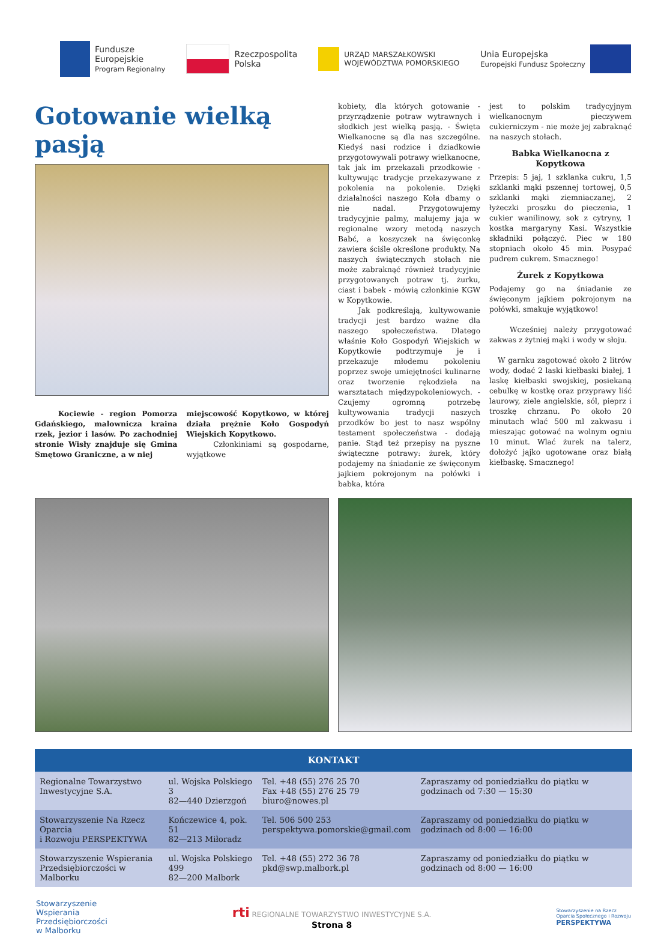Fundusze
Europejskie
Program Regionalny
Rzeczpospolita
Polska
URZĄD MARSZAŁKOWSKI
WOJEWÓDZTWA POMORSKIEGO
Unia Europejska
Europejski Fundusz Społeczny
Gotowanie wielką pasją
Kociewie - region Pomorza Gdańskiego, malownicza kraina rzek, jezior i lasów. Po zachodniej stronie Wisły znajduje się Gmina Smętowo Graniczne, a w niej
miejscowość Kopytkowo, w której działa prężnie Koło Gospodyń Wiejskich Kopytkowo.
Członkiniami są gospodarne, wyjątkowe
kobiety, dla których gotowanie - przyrządzenie potraw wytrawnych i słodkich jest wielką pasją. - Święta Wielkanocne są dla nas szczególne. Kiedyś nasi rodzice i dziadkowie przygotowywali potrawy wielkanocne, tak jak im przekazali przodkowie - kultywując tradycje przekazywane z pokolenia na pokolenie. Dzięki działalności naszego Koła dbamy o nie nadal. Przygotowujemy tradycyjnie palmy, malujemy jaja w regionalne wzory metodą naszych Babć, a koszyczek na święconkę zawiera ściśle określone produkty. Na naszych świątecznych stołach nie może zabraknąć również tradycyjnie przygotowanych potraw tj. żurku, ciast i babek - mówią członkinie KGW w Kopytkowie.
Jak podkreślają, kultywowanie tradycji jest bardzo ważne dla naszego społeczeństwa. Dlatego właśnie Koło Gospodyń Wiejskich w Kopytkowie podtrzymuje je i przekazuje młodemu pokoleniu poprzez swoje umiejętności kulinarne oraz tworzenie rękodzieła na warsztatach międzypokoleniowych. - Czujemy ogromną potrzebę kultywowania tradycji naszych przodków bo jest to nasz wspólny testament społeczeństwa - dodają panie. Stąd też przepisy na pyszne świąteczne potrawy: żurek, który podajemy na śniadanie ze święconym jajkiem pokrojonym na połówki i babka, która
jest to polskim tradycyjnym wielkanocnym pieczywem cukierniczym - nie może jej zabraknąć na naszych stołach.
Babka Wielkanocna z Kopytkowa
Przepis: 5 jaj, 1 szklanka cukru, 1,5 szklanki mąki pszennej tortowej, 0,5 szklanki mąki ziemniaczanej, 2 łyżeczki proszku do pieczenia, 1 cukier wanilinowy, sok z cytryny, 1 kostka margaryny Kasi. Wszystkie składniki połączyć. Piec w 180 stopniach około 45 min. Posypać pudrem cukrem. Smacznego!
Żurek z Kopytkowa
Podajemy go na śniadanie ze święconym jajkiem pokrojonym na połówki, smakuje wyjątkowo!
Wcześniej należy przygotować zakwas z żytniej mąki i wody w słoju.
W garnku zagotować około 2 litrów wody, dodać 2 laski kiełbaski białej, 1 laskę kiełbaski swojskiej, posiekaną cebulkę w kostkę oraz przyprawy liść laurowy, ziele angielskie, sól, pieprz i troszkę chrzanu. Po około 20 minutach wlać 500 ml zakwasu i mieszając gotować na wolnym ogniu 10 minut. Wlać żurek na talerz, dołożyć jajko ugotowane oraz białą kiełbaskę. Smacznego!
| KONTAKT | | | |
| --- | --- | --- | --- |
| Regionalne Towarzystwo Inwestycyjne S.A. | ul. Wojska Polskiego 3 82—440 Dzierzgoń | Tel. +48 (55) 276 25 70 Fax +48 (55) 276 25 79 biuro@nowes.pl | Zapraszamy od poniedziałku do piątku w godzinach od 7:30 — 15:30 |
| Stowarzyszenie Na Rzecz Oparcia i Rozwoju PERSPEKTYWA | Kończewice 4, pok. 51 82—213 Miłoradz | Tel. 506 500 253 perspektywa.pomorskie@gmail.com | Zapraszamy od poniedziałku do piątku w godzinach od 8:00 — 16:00 |
| Stowarzyszenie Wspierania Przedsiębiorczości w Malborku | ul. Wojska Polskiego 499 82—200 Malbork | Tel. +48 (55) 272 36 78 pkd@swp.malbork.pl | Zapraszamy od poniedziałku do piątku w godzinach od 8:00 — 16:00 |
Stowarzyszenie
Wspierania
Przedsiębiorczości
w Malborku
rti REGIONALNE TOWARZYSTWO INWESTYCYJNE S.A.
Strona 8
Stowarzyszenie na Rzecz
Oparcia Społecznego i Rozwoju
PERSPEKTYWA